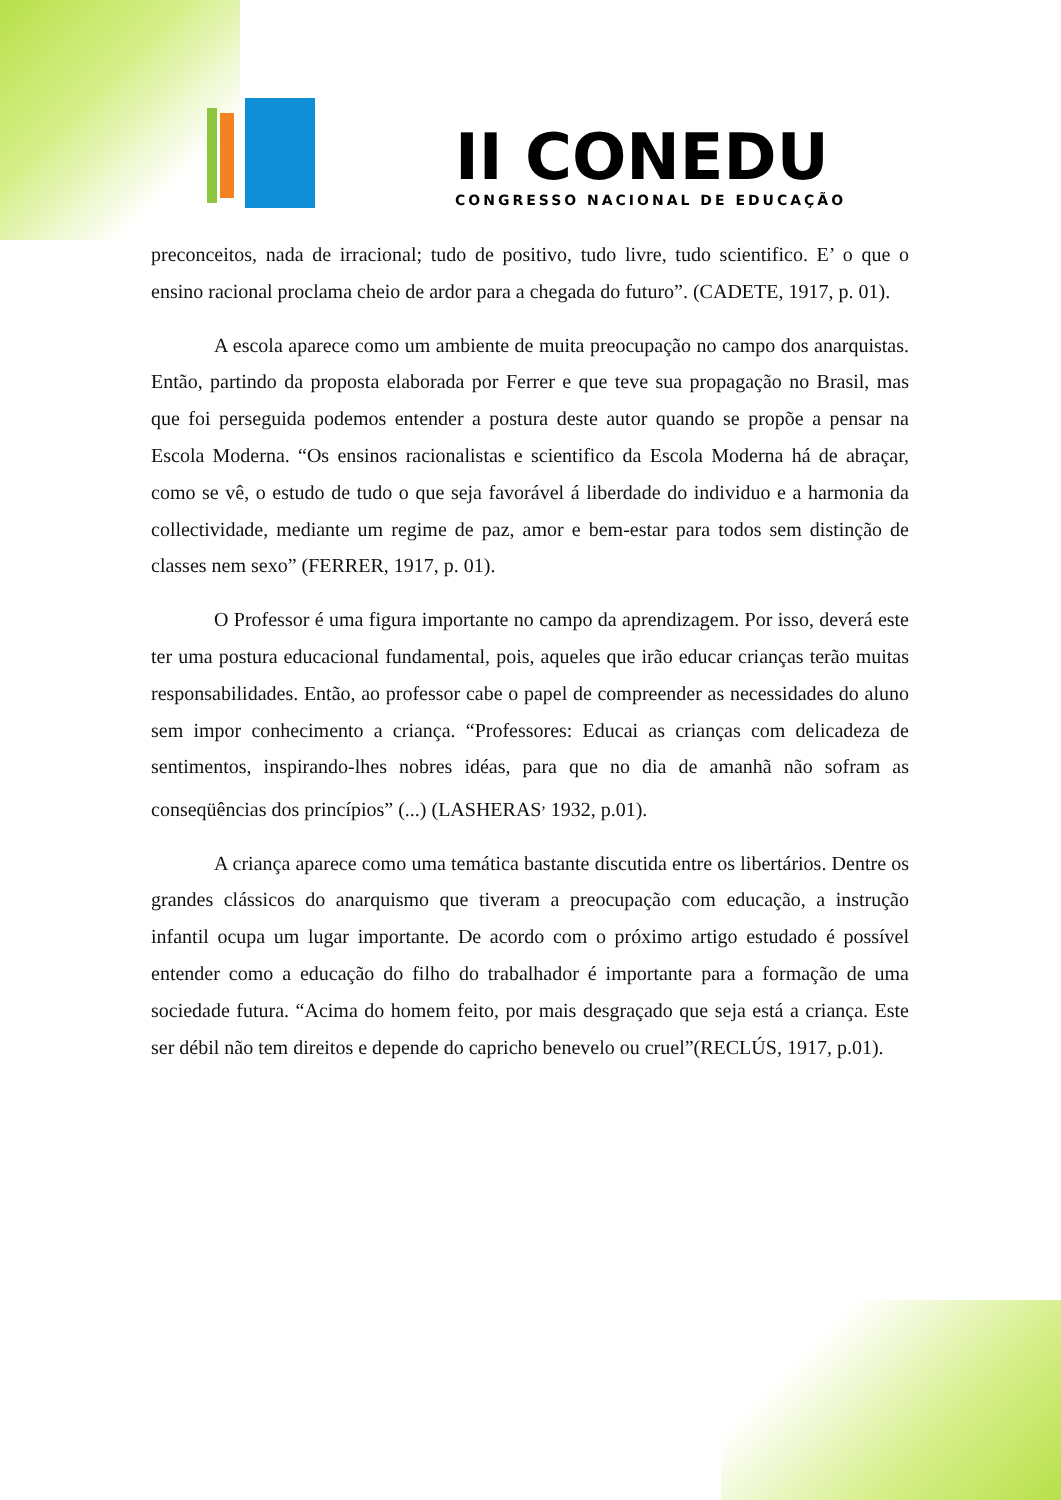II CONEDU
CONGRESSO NACIONAL DE EDUCAÇÃO
preconceitos, nada de irracional; tudo de positivo, tudo livre, tudo scientifico. E’ o que o ensino racional proclama cheio de ardor para a chegada do futuro”. (CADETE, 1917, p. 01).
A escola aparece como um ambiente de muita preocupação no campo dos anarquistas. Então, partindo da proposta elaborada por Ferrer e que teve sua propagação no Brasil, mas que foi perseguida podemos entender a postura deste autor quando se propõe a pensar na Escola Moderna. “Os ensinos racionalistas e scientifico da Escola Moderna há de abraçar, como se vê, o estudo de tudo o que seja favorável á liberdade do individuo e a harmonia da collectividade, mediante um regime de paz, amor e bem-estar para todos sem distinção de classes nem sexo” (FERRER, 1917, p. 01).
O Professor é uma figura importante no campo da aprendizagem. Por isso, deverá este ter uma postura educacional fundamental, pois, aqueles que irão educar crianças terão muitas responsabilidades. Então, ao professor cabe o papel de compreender as necessidades do aluno sem impor conhecimento a criança. “Professores: Educai as crianças com delicadeza de sentimentos, inspirando-lhes nobres idéas, para que no dia de amanhã não sofram as conseqüências dos princípios” (...) (LASHERAS<sup>,</sup> 1932, p.01).
A criança aparece como uma temática bastante discutida entre os libertários. Dentre os grandes clássicos do anarquismo que tiveram a preocupação com educação, a instrução infantil ocupa um lugar importante. De acordo com o próximo artigo estudado é possível entender como a educação do filho do trabalhador é importante para a formação de uma sociedade futura. “Acima do homem feito, por mais desgraçado que seja está a criança. Este ser débil não tem direitos e depende do capricho benevelo ou cruel”(RECLÚS, 1917, p.01).